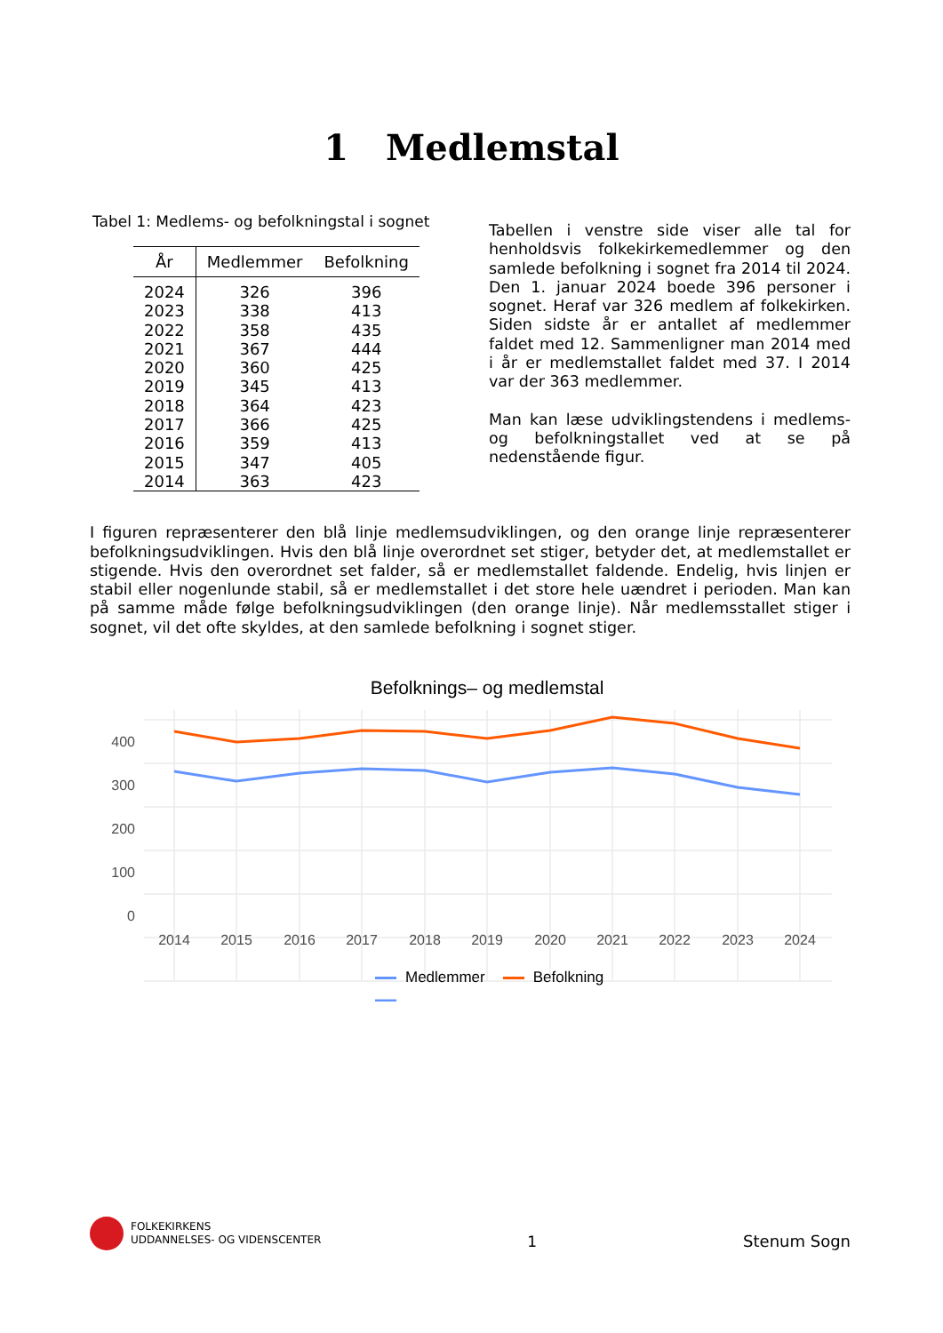1 Medlemstal
Tabel 1: Medlems- og befolkningstal i sognet
| År | Medlemmer | Befolkning |
| --- | --- | --- |
| 2024 | 326 | 396 |
| 2023 | 338 | 413 |
| 2022 | 358 | 435 |
| 2021 | 367 | 444 |
| 2020 | 360 | 425 |
| 2019 | 345 | 413 |
| 2018 | 364 | 423 |
| 2017 | 366 | 425 |
| 2016 | 359 | 413 |
| 2015 | 347 | 405 |
| 2014 | 363 | 423 |
Tabellen i venstre side viser alle tal for henholdsvis folkekirkemedlemmer og den samlede befolkning i sognet fra 2014 til 2024. Den 1. januar 2024 boede 396 personer i sognet. Heraf var 326 medlem af folkekirken. Siden sidste år er antallet af medlemmer faldet med 12. Sammenligner man 2014 med i år er medlemstallet faldet med 37. I 2014 var der 363 medlemmer.
Man kan læse udviklingstendens i medlems- og befolkningstallet ved at se på nedenstående figur.
I figuren repræsenterer den blå linje medlemsudviklingen, og den orange linje repræsenterer befolkningsudviklingen. Hvis den blå linje overordnet set stiger, betyder det, at medlemstallet er stigende. Hvis den overordnet set falder, så er medlemstallet faldende. Endelig, hvis linjen er stabil eller nogenlunde stabil, så er medlemstallet i det store hele uændret i perioden. Man kan på samme måde følge befolkningsudviklingen (den orange linje). Når medlemsstallet stiger i sognet, vil det ofte skyldes, at den samlede befolkning i sognet stiger.
Befolknings– og medlemstal
400
300
200
100
0
2014
2015
2016
2017
2018
2019
2020
2021
2022
2023
2024
Medlemmer Befolkning
FOLKEKIRKENS
UDDANNELSES- OG VIDENSCENTER
1 Stenum Sogn